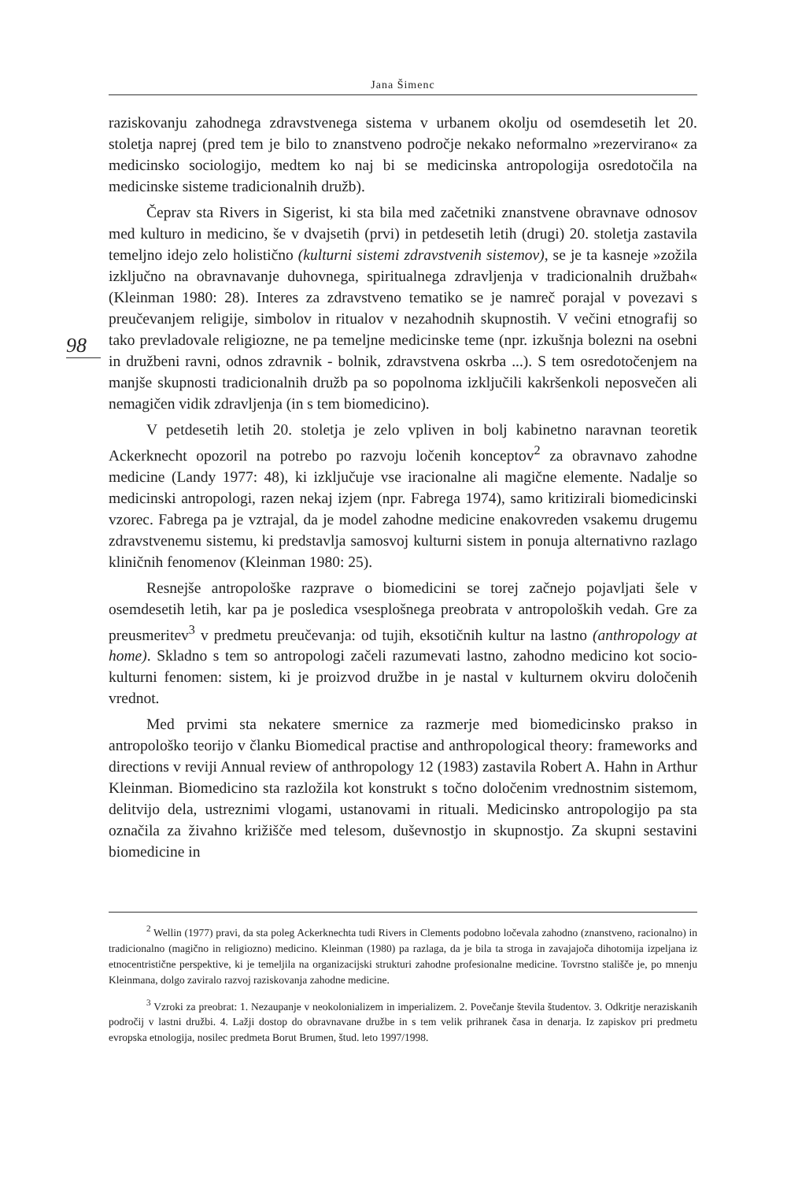Jana Šimenc
98
raziskovanju zahodnega zdravstvenega sistema v urbanem okolju od osemdesetih let 20. stoletja naprej (pred tem je bilo to znanstveno področje nekako neformalno »rezervirano« za medicinsko sociologijo, medtem ko naj bi se medicinska antropologija osredotočila na medicinske sisteme tradicionalnih družb).
Čeprav sta Rivers in Sigerist, ki sta bila med začetniki znanstvene obravnave odnosov med kulturo in medicino, še v dvajsetih (prvi) in petdesetih letih (drugi) 20. stoletja zastavila temeljno idejo zelo holistično (kulturni sistemi zdravstvenih sistemov), se je ta kasneje »zožila izključno na obravnavanje duhovnega, spiritualnega zdravljenja v tradicionalnih družbah« (Kleinman 1980: 28). Interes za zdravstveno tematiko se je namreč porajal v povezavi s preučevanjem religije, simbolov in ritualov v nezahodnih skupnostih. V večini etnografij so tako prevladovale religiozne, ne pa temeljne medicinske teme (npr. izkušnja bolezni na osebni in družbeni ravni, odnos zdravnik - bolnik, zdravstvena oskrba ...). S tem osredotočenjem na manjše skupnosti tradicionalnih družb pa so popolnoma izključili kakršenkoli neposvečen ali nemagičen vidik zdravljenja (in s tem biomedicino).
V petdesetih letih 20. stoletja je zelo vpliven in bolj kabinetno naravnan teoretik Ackerknecht opozoril na potrebo po razvoju ločenih konceptov<sup>2</sup> za obravnavo zahodne medicine (Landy 1977: 48), ki izključuje vse iracionalne ali magične elemente. Nadalje so medicinski antropologi, razen nekaj izjem (npr. Fabrega 1974), samo kritizirali biomedicinski vzorec. Fabrega pa je vztrajal, da je model zahodne medicine enakovreden vsakemu drugemu zdravstvenemu sistemu, ki predstavlja samosvoj kulturni sistem in ponuja alternativno razlago kliničnih fenomenov (Kleinman 1980: 25).
Resnejše antropološke razprave o biomedicini se torej začnejo pojavljati šele v osemdesetih letih, kar pa je posledica vsesplošnega preobrata v antropoloških vedah. Gre za preusmeritev<sup>3</sup> v predmetu preučevanja: od tujih, eksotičnih kultur na lastno (anthropology at home). Skladno s tem so antropologi začeli razumevati lastno, zahodno medicino kot socio-kulturni fenomen: sistem, ki je proizvod družbe in je nastal v kulturnem okviru določenih vrednot.
Med prvimi sta nekatere smernice za razmerje med biomedicinsko prakso in antropološko teorijo v članku Biomedical practise and anthropological theory: frameworks and directions v reviji Annual review of anthropology 12 (1983) zastavila Robert A. Hahn in Arthur Kleinman. Biomedicino sta razložila kot konstrukt s točno določenim vrednostnim sistemom, delitvijo dela, ustreznimi vlogami, ustanovami in rituali. Medicinsko antropologijo pa sta označila za živahno križišče med telesom, duševnostjo in skupnostjo. Za skupni sestavini biomedicine in
<sup>2</sup> Wellin (1977) pravi, da sta poleg Ackerknechta tudi Rivers in Clements podobno ločevala zahodno (znanstveno, racionalno) in tradicionalno (magično in religiozno) medicino. Kleinman (1980) pa razlaga, da je bila ta stroga in zavajajoča dihotomija izpeljana iz etnocentristične perspektive, ki je temeljila na organizacijski strukturi zahodne profesionalne medicine. Tovrstno stališče je, po mnenju Kleinmana, dolgo zaviralo razvoj raziskovanja zahodne medicine.
<sup>3</sup> Vzroki za preobrat: 1. Nezaupanje v neokolonializem in imperializem. 2. Povečanje števila študentov. 3. Odkritje neraziskanih področij v lastni družbi. 4. Lažji dostop do obravnavane družbe in s tem velik prihranek časa in denarja. Iz zapiskov pri predmetu evropska etnologija, nosilec predmeta Borut Brumen, štud. leto 1997/1998.